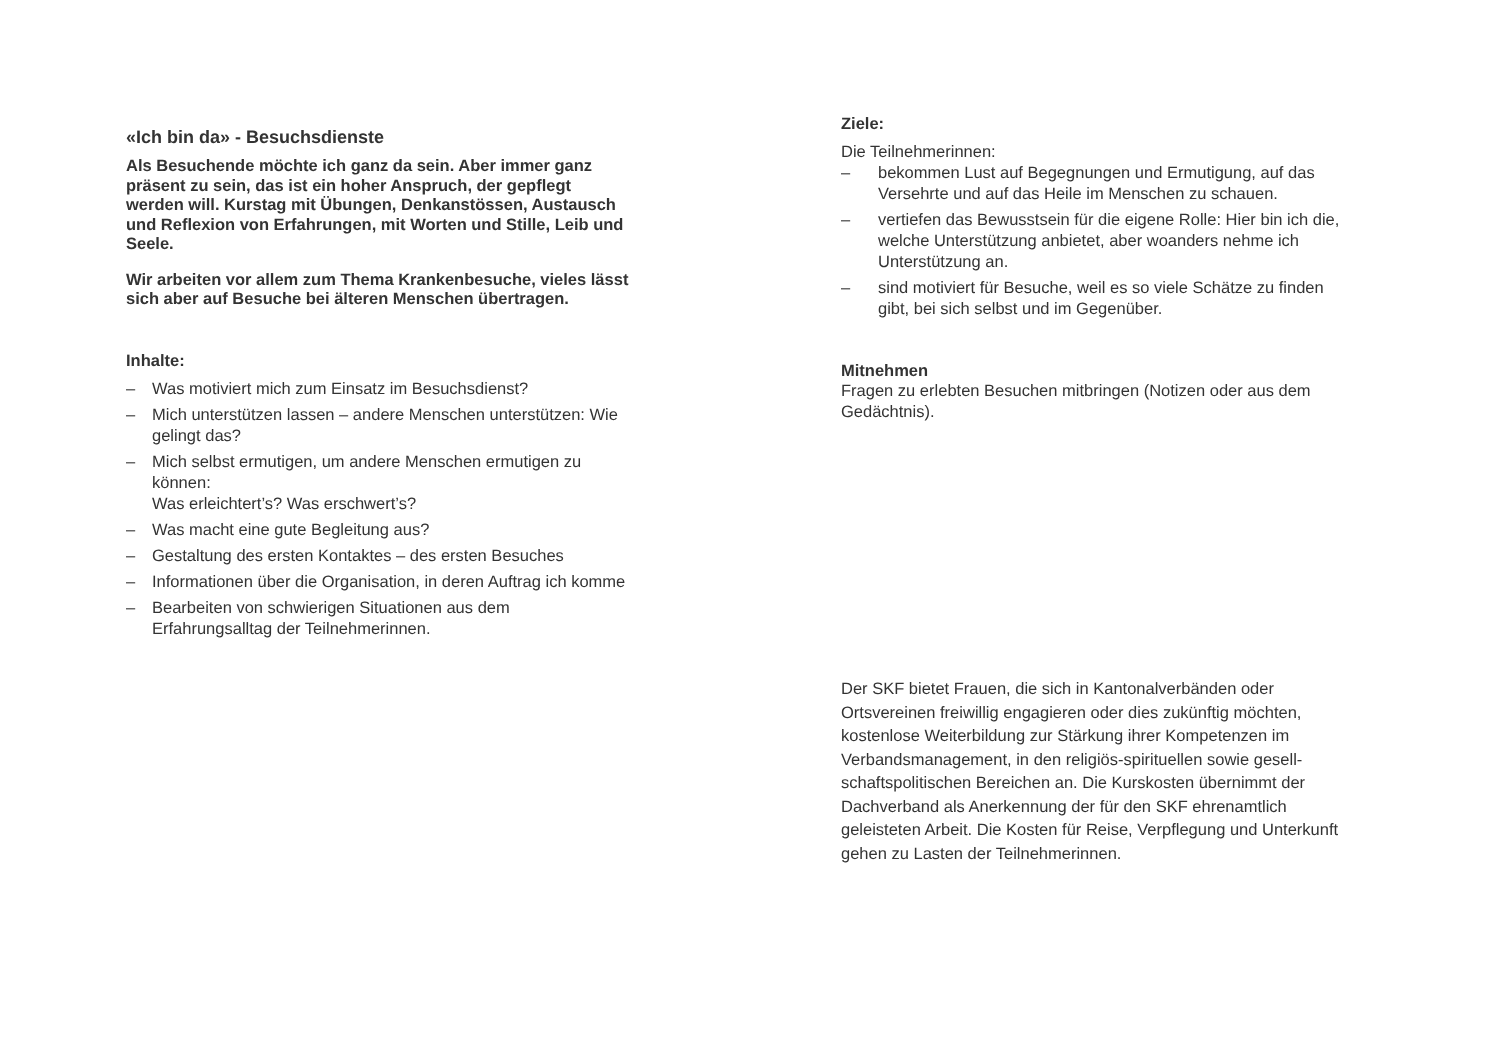«Ich bin da» - Besuchsdienste
Als Besuchende möchte ich ganz da sein. Aber immer ganz präsent zu sein, das ist ein hoher Anspruch, der gepflegt werden will. Kurstag mit Übungen, Denkanstössen, Austausch und Reflexion von Erfahrungen, mit Worten und Stille, Leib und Seele.
Wir arbeiten vor allem zum Thema Krankenbesuche, vieles lässt sich aber auf Besuche bei älteren Menschen übertragen.
Inhalte:
– Was motiviert mich zum Einsatz im Besuchsdienst?
– Mich unterstützen lassen – andere Menschen unterstützen: Wie gelingt das?
– Mich selbst ermutigen, um andere Menschen ermutigen zu können:
Was erleichtert’s? Was erschwert’s?
– Was macht eine gute Begleitung aus?
– Gestaltung des ersten Kontaktes – des ersten Besuches
– Informationen über die Organisation, in deren Auftrag ich komme
– Bearbeiten von schwierigen Situationen aus dem Erfahrungsalltag der Teilnehmerinnen.
Ziele:
Die Teilnehmerinnen:
– bekommen Lust auf Begegnungen und Ermutigung, auf das Versehrte und auf das Heile im Menschen zu schauen.
– vertiefen das Bewusstsein für die eigene Rolle: Hier bin ich die, welche Unterstützung anbietet, aber woanders nehme ich Unterstützung an.
– sind motiviert für Besuche, weil es so viele Schätze zu finden gibt, bei sich selbst und im Gegenüber.
Mitnehmen
Fragen zu erlebten Besuchen mitbringen (Notizen oder aus dem Gedächtnis).
Der SKF bietet Frauen, die sich in Kantonalverbänden oder Ortsvereinen freiwillig engagieren oder dies zukünftig möchten, kostenlose Weiterbildung zur Stärkung ihrer Kompetenzen im Verbandsmanagement, in den religiös-spirituellen sowie gesell-schaftspolitischen Bereichen an. Die Kurskosten übernimmt der Dachverband als Anerkennung der für den SKF ehrenamtlich geleisteten Arbeit. Die Kosten für Reise, Verpflegung und Unterkunft gehen zu Lasten der Teilnehmerinnen.